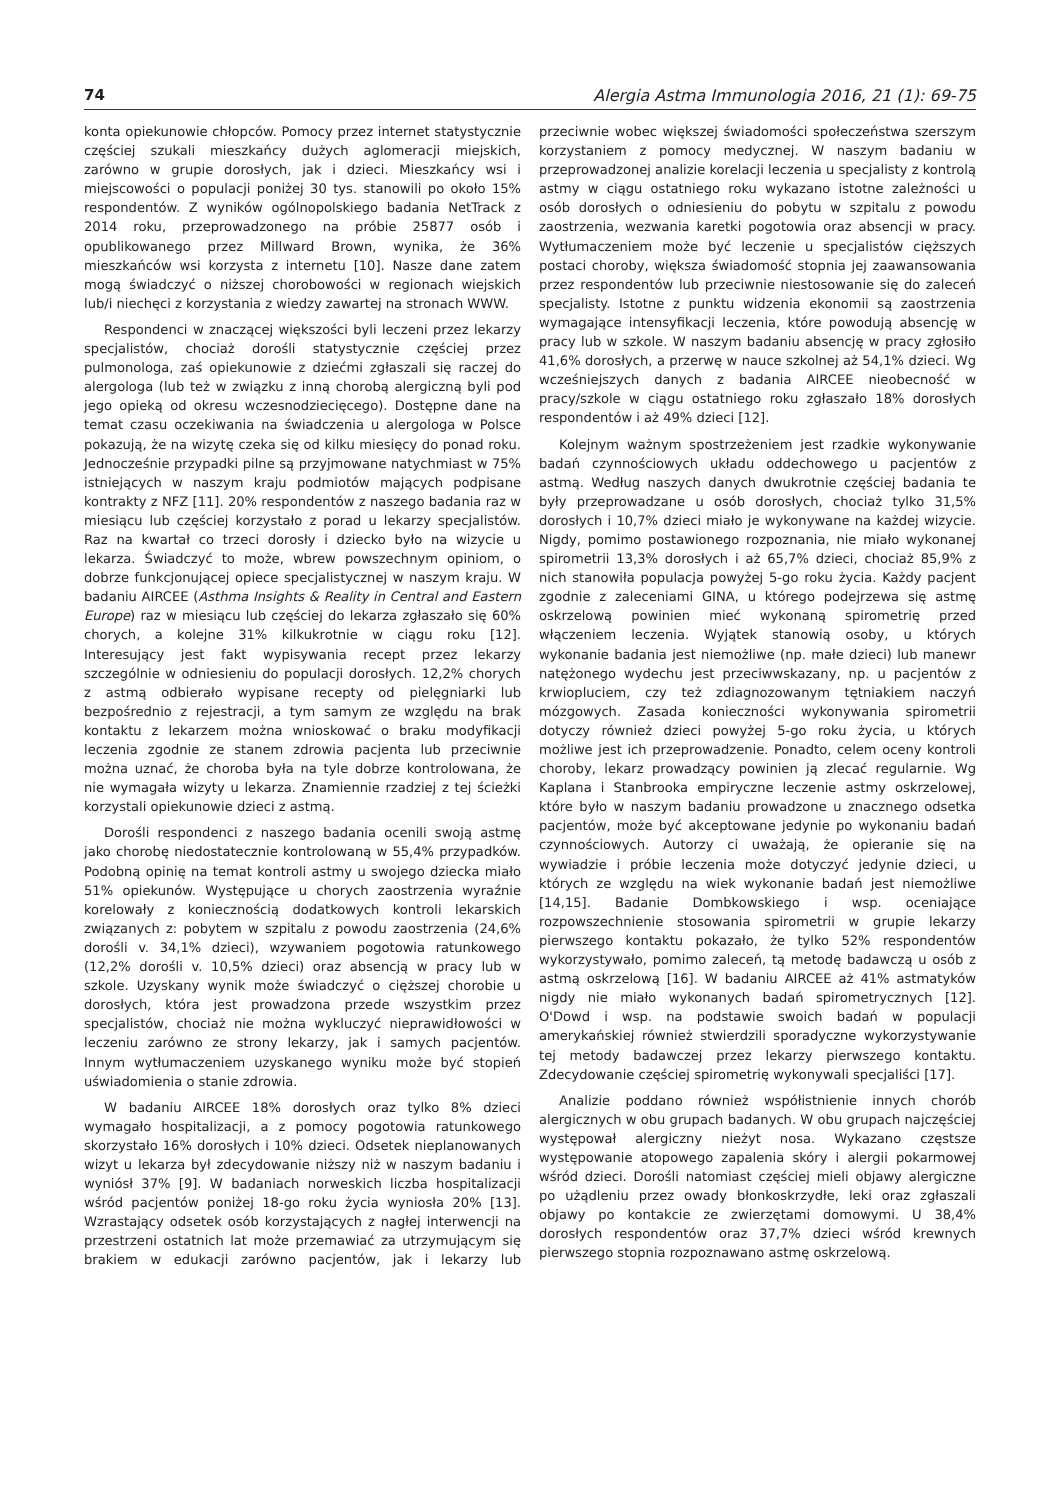74 Alergia Astma Immunologia 2016, 21 (1): 69-75
konta opiekunowie chłopców. Pomocy przez internet statystycznie częściej szukali mieszkańcy dużych aglomeracji miejskich, zarówno w grupie dorosłych, jak i dzieci. Mieszkańcy wsi i miejscowości o populacji poniżej 30 tys. stanowili po około 15% respondentów. Z wyników ogólnopolskiego badania NetTrack z 2014 roku, przeprowadzonego na próbie 25877 osób i opublikowanego przez Millward Brown, wynika, że 36% mieszkańców wsi korzysta z internetu [10]. Nasze dane zatem mogą świadczyć o niższej chorobowości w regionach wiejskich lub/i niechęci z korzystania z wiedzy zawartej na stronach WWW.
Respondenci w znaczącej większości byli leczeni przez lekarzy specjalistów, chociaż dorośli statystycznie częściej przez pulmonologa, zaś opiekunowie z dziećmi zgłaszali się raczej do alergologa (lub też w związku z inną chorobą alergiczną byli pod jego opieką od okresu wczesnodziecięcego). Dostępne dane na temat czasu oczekiwania na świadczenia u alergologa w Polsce pokazują, że na wizytę czeka się od kilku miesięcy do ponad roku. Jednocześnie przypadki pilne są przyjmowane natychmiast w 75% istniejących w naszym kraju podmiotów mających podpisane kontrakty z NFZ [11]. 20% respondentów z naszego badania raz w miesiącu lub częściej korzystało z porad u lekarzy specjalistów. Raz na kwartał co trzeci dorosły i dziecko było na wizycie u lekarza. Świadczyć to może, wbrew powszechnym opiniom, o dobrze funkcjonującej opiece specjalistycznej w naszym kraju. W badaniu AIRCEE (Asthma Insights & Reality in Central and Eastern Europe) raz w miesiącu lub częściej do lekarza zgłaszało się 60% chorych, a kolejne 31% kilkukrotnie w ciągu roku [12]. Interesujący jest fakt wypisywania recept przez lekarzy szczególnie w odniesieniu do populacji dorosłych. 12,2% chorych z astmą odbierało wypisane recepty od pielęgniarki lub bezpośrednio z rejestracji, a tym samym ze względu na brak kontaktu z lekarzem można wnioskować o braku modyfikacji leczenia zgodnie ze stanem zdrowia pacjenta lub przeciwnie można uznać, że choroba była na tyle dobrze kontrolowana, że nie wymagała wizyty u lekarza. Znamiennie rzadziej z tej ścieżki korzystali opiekunowie dzieci z astmą.
Dorośli respondenci z naszego badania ocenili swoją astmę jako chorobę niedostatecznie kontrolowaną w 55,4% przypadków. Podobną opinię na temat kontroli astmy u swojego dziecka miało 51% opiekunów. Występujące u chorych zaostrzenia wyraźnie korelowały z koniecznością dodatkowych kontroli lekarskich związanych z: pobytem w szpitalu z powodu zaostrzenia (24,6% dorośli v. 34,1% dzieci), wzywaniem pogotowia ratunkowego (12,2% dorośli v. 10,5% dzieci) oraz absencją w pracy lub w szkole. Uzyskany wynik może świadczyć o cięższej chorobie u dorosłych, która jest prowadzona przede wszystkim przez specjalistów, chociaż nie można wykluczyć nieprawidłowości w leczeniu zarówno ze strony lekarzy, jak i samych pacjentów. Innym wytłumaczeniem uzyskanego wyniku może być stopień uświadomienia o stanie zdrowia.
W badaniu AIRCEE 18% dorosłych oraz tylko 8% dzieci wymagało hospitalizacji, a z pomocy pogotowia ratunkowego skorzystało 16% dorosłych i 10% dzieci. Odsetek nieplanowanych wizyt u lekarza był zdecydowanie niższy niż w naszym badaniu i wyniósł 37% [9]. W badaniach norweskich liczba hospitalizacji wśród pacjentów poniżej 18-go roku życia wyniosła 20% [13]. Wzrastający odsetek osób korzystających z nagłej interwencji na przestrzeni ostatnich lat może przemawiać za utrzymującym się brakiem w edukacji zarówno pacjentów, jak i lekarzy lub przeciwnie wobec większej świadomości społeczeństwa szerszym korzystaniem z pomocy medycznej. W naszym badaniu w przeprowadzonej analizie korelacji leczenia u specjalisty z kontrolą astmy w ciągu ostatniego roku wykazano istotne zależności u osób dorosłych o odniesieniu do pobytu w szpitalu z powodu zaostrzenia, wezwania karetki pogotowia oraz absencji w pracy. Wytłumaczeniem może być leczenie u specjalistów cięższych postaci choroby, większa świadomość stopnia jej zaawansowania przez respondentów lub przeciwnie niestosowanie się do zaleceń specjalisty. Istotne z punktu widzenia ekonomii są zaostrzenia wymagające intensyfikacji leczenia, które powodują absencję w pracy lub w szkole. W naszym badaniu absencję w pracy zgłosiło 41,6% dorosłych, a przerwę w nauce szkolnej aż 54,1% dzieci. Wg wcześniejszych danych z badania AIRCEE nieobecność w pracy/szkole w ciągu ostatniego roku zgłaszało 18% dorosłych respondentów i aż 49% dzieci [12].
Kolejnym ważnym spostrzeżeniem jest rzadkie wykonywanie badań czynnościowych układu oddechowego u pacjentów z astmą. Według naszych danych dwukrotnie częściej badania te były przeprowadzane u osób dorosłych, chociaż tylko 31,5% dorosłych i 10,7% dzieci miało je wykonywane na każdej wizycie. Nigdy, pomimo postawionego rozpoznania, nie miało wykonanej spirometrii 13,3% dorosłych i aż 65,7% dzieci, chociaż 85,9% z nich stanowiła populacja powyżej 5-go roku życia. Każdy pacjent zgodnie z zaleceniami GINA, u którego podejrzewa się astmę oskrzelową powinien mieć wykonaną spirometrię przed włączeniem leczenia. Wyjątek stanowią osoby, u których wykonanie badania jest niemożliwe (np. małe dzieci) lub manewr natężonego wydechu jest przeciwwskazany, np. u pacjentów z krwiopluciem, czy też zdiagnozowanym tętniakiem naczyń mózgowych. Zasada konieczności wykonywania spirometrii dotyczy również dzieci powyżej 5-go roku życia, u których możliwe jest ich przeprowadzenie. Ponadto, celem oceny kontroli choroby, lekarz prowadzący powinien ją zlecać regularnie. Wg Kaplana i Stanbrooka empiryczne leczenie astmy oskrzelowej, które było w naszym badaniu prowadzone u znacznego odsetka pacjentów, może być akceptowane jedynie po wykonaniu badań czynnościowych. Autorzy ci uważają, że opieranie się na wywiadzie i próbie leczenia może dotyczyć jedynie dzieci, u których ze względu na wiek wykonanie badań jest niemożliwe [14,15]. Badanie Dombkowskiego i wsp. oceniające rozpowszechnienie stosowania spirometrii w grupie lekarzy pierwszego kontaktu pokazało, że tylko 52% respondentów wykorzystywało, pomimo zaleceń, tą metodę badawczą u osób z astmą oskrzelową [16]. W badaniu AIRCEE aż 41% astmatyków nigdy nie miało wykonanych badań spirometrycznych [12]. O'Dowd i wsp. na podstawie swoich badań w populacji amerykańskiej również stwierdzili sporadyczne wykorzystywanie tej metody badawczej przez lekarzy pierwszego kontaktu. Zdecydowanie częściej spirometrię wykonywali specjaliści [17].
Analizie poddano również współistnienie innych chorób alergicznych w obu grupach badanych. W obu grupach najczęściej występował alergiczny nieżyt nosa. Wykazano częstsze występowanie atopowego zapalenia skóry i alergii pokarmowej wśród dzieci. Dorośli natomiast częściej mieli objawy alergiczne po użądleniu przez owady błonkoskrzydłe, leki oraz zgłaszali objawy po kontakcie ze zwierzętami domowymi. U 38,4% dorosłych respondentów oraz 37,7% dzieci wśród krewnych pierwszego stopnia rozpoznawano astmę oskrzelową.